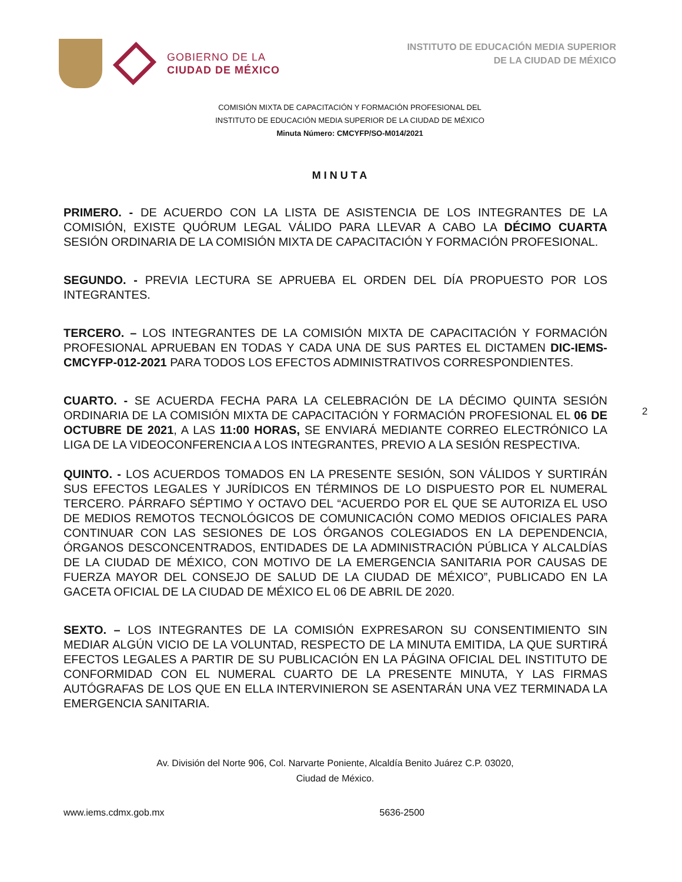GOBIERNO DE LA
CIUDAD DE MÉXICO
INSTITUTO DE EDUCACIÓN MEDIA SUPERIOR
DE LA CIUDAD DE MÉXICO
COMISIÓN MIXTA DE CAPACITACIÓN Y FORMACIÓN PROFESIONAL DEL
INSTITUTO DE EDUCACIÓN MEDIA SUPERIOR DE LA CIUDAD DE MÉXICO
Minuta Número: CMCYFP/SO-M014/2021
MINUTA
PRIMERO. - DE ACUERDO CON LA LISTA DE ASISTENCIA DE LOS INTEGRANTES DE LA COMISIÓN, EXISTE QUÓRUM LEGAL VÁLIDO PARA LLEVAR A CABO LA DÉCIMO CUARTA SESIÓN ORDINARIA DE LA COMISIÓN MIXTA DE CAPACITACIÓN Y FORMACIÓN PROFESIONAL.
SEGUNDO. - PREVIA LECTURA SE APRUEBA EL ORDEN DEL DÍA PROPUESTO POR LOS INTEGRANTES.
TERCERO. – LOS INTEGRANTES DE LA COMISIÓN MIXTA DE CAPACITACIÓN Y FORMACIÓN PROFESIONAL APRUEBAN EN TODAS Y CADA UNA DE SUS PARTES EL DICTAMEN DIC-IEMS-CMCYFP-012-2021 PARA TODOS LOS EFECTOS ADMINISTRATIVOS CORRESPONDIENTES.
CUARTO. - SE ACUERDA FECHA PARA LA CELEBRACIÓN DE LA DÉCIMO QUINTA SESIÓN ORDINARIA DE LA COMISIÓN MIXTA DE CAPACITACIÓN Y FORMACIÓN PROFESIONAL EL 06 DE OCTUBRE DE 2021, A LAS 11:00 HORAS, SE ENVIARÁ MEDIANTE CORREO ELECTRÓNICO LA LIGA DE LA VIDEOCONFERENCIA A LOS INTEGRANTES, PREVIO A LA SESIÓN RESPECTIVA.
QUINTO. - LOS ACUERDOS TOMADOS EN LA PRESENTE SESIÓN, SON VÁLIDOS Y SURTIRÁN SUS EFECTOS LEGALES Y JURÍDICOS EN TÉRMINOS DE LO DISPUESTO POR EL NUMERAL TERCERO. PÁRRAFO SÉPTIMO Y OCTAVO DEL “ACUERDO POR EL QUE SE AUTORIZA EL USO DE MEDIOS REMOTOS TECNOLÓGICOS DE COMUNICACIÓN COMO MEDIOS OFICIALES PARA CONTINUAR CON LAS SESIONES DE LOS ÓRGANOS COLEGIADOS EN LA DEPENDENCIA, ÓRGANOS DESCONCENTRADOS, ENTIDADES DE LA ADMINISTRACIÓN PÚBLICA Y ALCALDÍAS DE LA CIUDAD DE MÉXICO, CON MOTIVO DE LA EMERGENCIA SANITARIA POR CAUSAS DE FUERZA MAYOR DEL CONSEJO DE SALUD DE LA CIUDAD DE MÉXICO”, PUBLICADO EN LA GACETA OFICIAL DE LA CIUDAD DE MÉXICO EL 06 DE ABRIL DE 2020.
SEXTO. – LOS INTEGRANTES DE LA COMISIÓN EXPRESARON SU CONSENTIMIENTO SIN MEDIAR ALGÚN VICIO DE LA VOLUNTAD, RESPECTO DE LA MINUTA EMITIDA, LA QUE SURTIRÁ EFECTOS LEGALES A PARTIR DE SU PUBLICACIÓN EN LA PÁGINA OFICIAL DEL INSTITUTO DE CONFORMIDAD CON EL NUMERAL CUARTO DE LA PRESENTE MINUTA, Y LAS FIRMAS AUTÓGRAFAS DE LOS QUE EN ELLA INTERVINIERON SE ASENTARÁN UNA VEZ TERMINADA LA EMERGENCIA SANITARIA.
2
Av. División del Norte 906, Col. Narvarte Poniente, Alcaldía Benito Juárez C.P. 03020,
Ciudad de México.
www.iems.cdmx.gob.mx 5636-2500